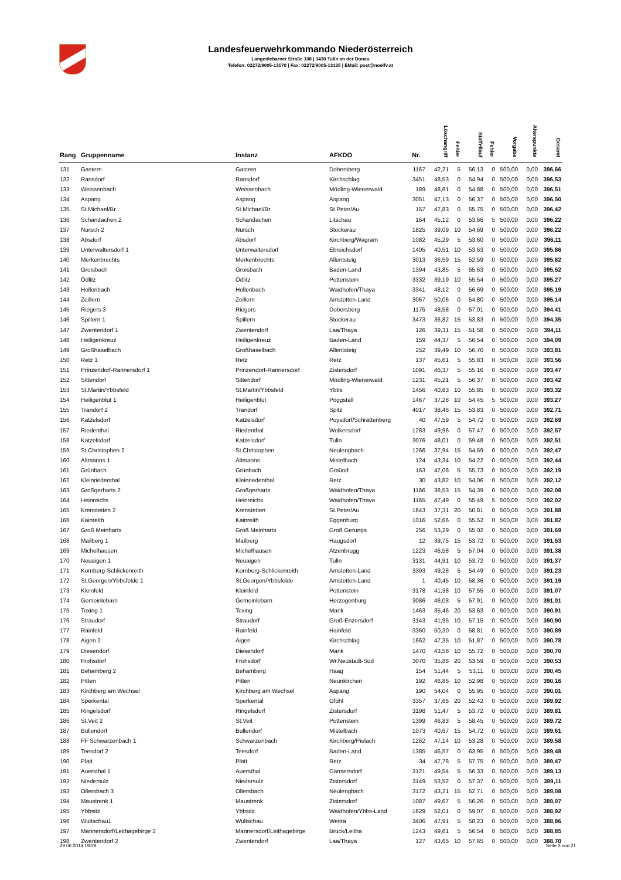Landesfeuerwehrkommando Niederösterreich
Langenlebarner Straße 108 | 3430 Tulln an der Donau
Telefon: 02272/9005-13170 | Fax: 02272/9005-13135 | EMail: post@noelfv.at
| Rang | Gruppenname | Instanz | AFKDO | Nr. | Löschangriff | Fehler | Staffellauf | Fehler | Vorgabe | Alterspunkte | Gesamt |
| --- | --- | --- | --- | --- | --- | --- | --- | --- | --- | --- | --- |
| 131 | Gastern | Gastern | Dobersberg | 1167 | 42,21 | 5 | 56,13 | 0 | 500,00 | 0,00 | 396,66 |
| 132 | Ransdorf | Ransdorf | Kirchschlag | 3451 | 48,53 | 0 | 54,94 | 0 | 500,00 | 0,00 | 396,53 |
| 133 | Weissenbach | Weissenbach | Mödling-Wienerwald | 189 | 48,61 | 0 | 54,88 | 0 | 500,00 | 0,00 | 396,51 |
| 134 | Aspang | Aspang | Aspang | 3051 | 47,13 | 0 | 56,37 | 0 | 500,00 | 0,00 | 396,50 |
| 135 | St.Michael/Br. | St.Michael/Br. | St.Peter/Au | 157 | 47,83 | 0 | 55,75 | 0 | 500,00 | 0,00 | 396,42 |
| 136 | Schandachen 2 | Schandachen | Litschau | 164 | 45,12 | 0 | 53,66 | 5 | 500,00 | 0,00 | 396,22 |
| 137 | Nursch 2 | Nursch | Stockerau | 1825 | 39,09 | 10 | 54,69 | 0 | 500,00 | 0,00 | 396,22 |
| 138 | Absdorf | Absdorf | Kirchberg/Wagram | 1082 | 45,29 | 5 | 53,60 | 0 | 500,00 | 0,00 | 396,11 |
| 139 | Unterwaltersdorf 1 | Unterwaltersdorf | Ebreichsdorf | 1405 | 40,51 | 10 | 53,63 | 0 | 500,00 | 0,00 | 395,86 |
| 140 | Merkenbrechts | Merkenbrechts | Allentsteig | 3013 | 36,59 | 15 | 52,59 | 0 | 500,00 | 0,00 | 395,82 |
| 141 | Groisbach | Groisbach | Baden-Land | 1394 | 43,85 | 5 | 55,63 | 0 | 500,00 | 0,00 | 395,52 |
| 142 | Ödlitz | Ödlitz | Pottenstein | 3332 | 39,19 | 10 | 55,54 | 0 | 500,00 | 0,00 | 395,27 |
| 143 | Hollenbach | Hollenbach | Waidhofen/Thaya | 3341 | 48,12 | 0 | 56,69 | 0 | 500,00 | 0,00 | 395,19 |
| 144 | Zeillern | Zeillern | Amstetten-Land | 3067 | 50,06 | 0 | 54,80 | 0 | 500,00 | 0,00 | 395,14 |
| 145 | Riegers 3 | Riegers | Dobersberg | 1175 | 48,58 | 0 | 57,01 | 0 | 500,00 | 0,00 | 394,41 |
| 146 | Spillern 1 | Spillern | Stockerau | 3473 | 36,82 | 15 | 53,83 | 0 | 500,00 | 0,00 | 394,35 |
| 147 | Zwentendorf 1 | Zwentendorf | Laa/Thaya | 126 | 39,31 | 15 | 51,58 | 0 | 500,00 | 0,00 | 394,11 |
| 148 | Heiligenkreuz | Heiligenkreuz | Baden-Land | 159 | 44,37 | 5 | 56,54 | 0 | 500,00 | 0,00 | 394,09 |
| 149 | Großhaselbach | Großhaselbach | Allentsteig | 252 | 39,49 | 10 | 56,70 | 0 | 500,00 | 0,00 | 393,81 |
| 150 | Retz 1 | Retz | Retz | 137 | 45,61 | 5 | 55,83 | 0 | 500,00 | 0,00 | 393,56 |
| 151 | Prinzendorf-Rannersdorf 1 | Prinzendorf-Rannersdorf | Zistersdorf | 1091 | 46,37 | 5 | 55,16 | 0 | 500,00 | 0,00 | 393,47 |
| 152 | Sittendorf | Sittendorf | Mödling-Wienerwald | 1231 | 45,21 | 5 | 56,37 | 0 | 500,00 | 0,00 | 393,42 |
| 153 | St.Martin/Ybbsfeld | St.Martin/Ybbsfeld | Ybbs | 1456 | 40,83 | 10 | 55,85 | 0 | 500,00 | 0,00 | 393,32 |
| 154 | Heiligenblut 1 | Heiligenblut | Pöggstall | 1467 | 37,28 | 10 | 54,45 | 5 | 500,00 | 0,00 | 393,27 |
| 155 | Trandorf 2 | Trandorf | Spitz | 4017 | 38,46 | 15 | 53,83 | 0 | 500,00 | 0,00 | 392,71 |
| 156 | Katzelsdorf | Katzelsdorf | Poysdorf/Schrattenberg | 40 | 47,59 | 5 | 54,72 | 0 | 500,00 | 0,00 | 392,69 |
| 157 | Riedenthal | Riedenthal | Wolkersdorf | 1283 | 49,96 | 0 | 57,47 | 0 | 500,00 | 0,00 | 392,57 |
| 158 | Katzelsdorf | Katzelsdorf | Tulln | 3076 | 48,01 | 0 | 59,48 | 0 | 500,00 | 0,00 | 392,51 |
| 159 | St.Christophen 2 | St.Christophen | Neulengbach | 1266 | 37,94 | 15 | 54,59 | 0 | 500,00 | 0,00 | 392,47 |
| 160 | Altmanns 1 | Altmanns | Mistelbach | 124 | 43,34 | 10 | 54,22 | 0 | 500,00 | 0,00 | 392,44 |
| 161 | Grünbach | Grünbach | Gmünd | 163 | 47,08 | 5 | 55,73 | 0 | 500,00 | 0,00 | 392,19 |
| 162 | Kleinriedenthal | Kleinriedenthal | Retz | 30 | 43,82 | 10 | 54,06 | 0 | 500,00 | 0,00 | 392,12 |
| 163 | Großgerharts 2 | Großgerharts | Waidhofen/Thaya | 1166 | 38,53 | 15 | 54,39 | 0 | 500,00 | 0,00 | 392,08 |
| 164 | Heinreichs | Heinreichs | Waidhofen/Thaya | 1165 | 47,49 | 0 | 55,49 | 5 | 500,00 | 0,00 | 392,02 |
| 165 | Krenstetten 2 | Krenstetten | St.Peter/Au | 1643 | 37,31 | 20 | 50,81 | 0 | 500,00 | 0,00 | 391,88 |
| 166 | Kainreith | Kainreith | Eggenburg | 1016 | 52,66 | 0 | 55,52 | 0 | 500,00 | 0,00 | 391,82 |
| 167 | Groß Meinharts | Groß Meinharts | Groß Gerungs | 256 | 53,29 | 0 | 55,02 | 0 | 500,00 | 0,00 | 391,69 |
| 168 | Mailberg 1 | Mailberg | Haugsdorf | 12 | 39,75 | 15 | 53,72 | 0 | 500,00 | 0,00 | 391,53 |
| 169 | Michelhausen | Michelhausen | Atzenbrugg | 1223 | 46,58 | 5 | 57,04 | 0 | 500,00 | 0,00 | 391,38 |
| 170 | Neuaigen 1 | Neuaigen | Tulln | 3131 | 44,91 | 10 | 53,72 | 0 | 500,00 | 0,00 | 391,37 |
| 171 | Kornberg-Schlickenreith | Kornberg-Schlickenreith | Amstetten-Land | 3393 | 49,28 | 5 | 54,49 | 0 | 500,00 | 0,00 | 391,23 |
| 172 | St.Georgen/Ybbsfelde 1 | St.Georgen/Ybbsfelde | Amstetten-Land | 1 | 40,45 | 10 | 58,36 | 0 | 500,00 | 0,00 | 391,19 |
| 173 | Kleinfeld | Kleinfeld | Pottenstein | 3178 | 41,38 | 10 | 57,55 | 0 | 500,00 | 0,00 | 391,07 |
| 174 | Gemeinlebarn | Gemeinlebarn | Herzogenburg | 3086 | 46,08 | 5 | 57,91 | 0 | 500,00 | 0,00 | 391,01 |
| 175 | Texing 1 | Texing | Mank | 1463 | 35,46 | 20 | 53,63 | 0 | 500,00 | 0,00 | 390,91 |
| 176 | Straudorf | Straudorf | Groß-Enzersdorf | 3143 | 41,95 | 10 | 57,15 | 0 | 500,00 | 0,00 | 390,90 |
| 177 | Rainfeld | Rainfeld | Hainfeld | 3360 | 50,30 | 0 | 58,81 | 0 | 500,00 | 0,00 | 390,89 |
| 178 | Aigen 2 | Aigen | Kirchschlag | 1662 | 47,35 | 10 | 51,87 | 0 | 500,00 | 0,00 | 390,78 |
| 179 | Diesendorf | Diesendorf | Mank | 1470 | 43,58 | 10 | 55,72 | 0 | 500,00 | 0,00 | 390,70 |
| 180 | Frohsdorf | Frohsdorf | Wr.Neustadt-Süd | 3070 | 35,88 | 20 | 53,59 | 0 | 500,00 | 0,00 | 390,53 |
| 181 | Behamberg 2 | Behamberg | Haag | 154 | 51,44 | 5 | 53,11 | 0 | 500,00 | 0,00 | 390,45 |
| 182 | Pitten | Pitten | Neunkirchen | 192 | 46,86 | 10 | 52,98 | 0 | 500,00 | 0,00 | 390,16 |
| 183 | Kirchberg am Wechsel | Kirchberg am Wechsel | Aspang | 190 | 54,04 | 0 | 55,95 | 0 | 500,00 | 0,00 | 390,01 |
| 184 | Sperkental | Sperkental | Gföhl | 3357 | 37,66 | 20 | 52,42 | 0 | 500,00 | 0,00 | 389,92 |
| 185 | Ringelsdorf | Ringelsdorf | Zistersdorf | 3198 | 51,47 | 5 | 53,72 | 0 | 500,00 | 0,00 | 389,81 |
| 186 | St.Veit 2 | St.Veit | Pottenstein | 1399 | 46,83 | 5 | 58,45 | 0 | 500,00 | 0,00 | 389,72 |
| 187 | Bullendorf | Bullendorf | Mistelbach | 1073 | 40,67 | 15 | 54,72 | 0 | 500,00 | 0,00 | 389,61 |
| 188 | FF Schwarzenbach 1 | Schwarzenbach | Kirchberg/Pielach | 1262 | 47,14 | 10 | 53,28 | 0 | 500,00 | 0,00 | 389,58 |
| 189 | Teesdorf 2 | Teesdorf | Baden-Land | 1385 | 46,57 | 0 | 63,95 | 0 | 500,00 | 0,00 | 389,48 |
| 190 | Platt | Platt | Retz | 34 | 47,78 | 5 | 57,75 | 0 | 500,00 | 0,00 | 389,47 |
| 191 | Auersthal 1 | Auersthal | Gänserndorf | 3121 | 49,54 | 5 | 56,33 | 0 | 500,00 | 0,00 | 389,13 |
| 192 | Niedersulz | Niedersulz | Zistersdorf | 3149 | 53,52 | 0 | 57,37 | 0 | 500,00 | 0,00 | 389,11 |
| 193 | Ollersbach 3 | Ollersbach | Neulengbach | 3172 | 43,21 | 15 | 52,71 | 0 | 500,00 | 0,00 | 389,08 |
| 194 | Maustrenk 1 | Maustrenk | Zistersdorf | 1087 | 49,67 | 5 | 56,26 | 0 | 500,00 | 0,00 | 389,07 |
| 195 | Ybbsitz | Ybbsitz | Waidhofen/Ybbs-Land | 1629 | 52,01 | 0 | 59,07 | 0 | 500,00 | 0,00 | 388,92 |
| 196 | Wultschau1 | Wultschau | Weitra | 3406 | 47,91 | 5 | 58,23 | 0 | 500,00 | 0,00 | 388,86 |
| 197 | Mannersdorf/Leithagebirge 2 | Mannersdorf/Leithagebirge | Bruck/Leitha | 1243 | 49,61 | 5 | 56,54 | 0 | 500,00 | 0,00 | 388,85 |
| 198 | Zwentendorf 2 | Zwentendorf | Laa/Thaya | 127 | 43,65 | 10 | 57,65 | 0 | 500,00 | 0,00 | 388,70 |
29.06.2014 19:29 Seite 3 von 21